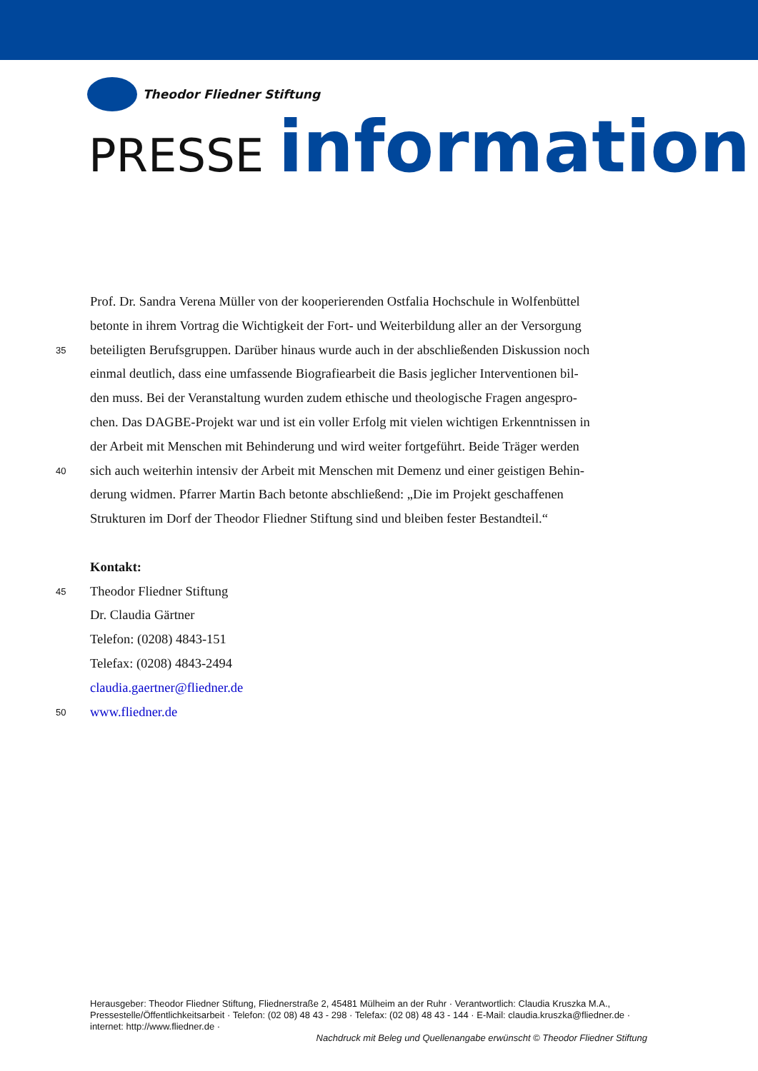Theodor Fliedner Stiftung
PRESSE information
Prof. Dr. Sandra Verena Müller von der kooperierenden Ostfalia Hochschule in Wolfenbüttel
betonte in ihrem Vortrag die Wichtigkeit der Fort- und Weiterbildung aller an der Versorgung
35
beteiligten Berufsgruppen. Darüber hinaus wurde auch in der abschließenden Diskussion noch
einmal deutlich, dass eine umfassende Biografiearbeit die Basis jeglicher Interventionen bil-
den muss. Bei der Veranstaltung wurden zudem ethische und theologische Fragen angespro-
chen. Das DAGBE-Projekt war und ist ein voller Erfolg mit vielen wichtigen Erkenntnissen in
der Arbeit mit Menschen mit Behinderung und wird weiter fortgeführt. Beide Träger werden
40
sich auch weiterhin intensiv der Arbeit mit Menschen mit Demenz und einer geistigen Behin-
derung widmen. Pfarrer Martin Bach betonte abschließend: „Die im Projekt geschaffenen
Strukturen im Dorf der Theodor Fliedner Stiftung sind und bleiben fester Bestandteil.“
Kontakt:
45
Theodor Fliedner Stiftung
Dr. Claudia Gärtner
Telefon: (0208) 4843-151
Telefax: (0208) 4843-2494
claudia.gaertner@fliedner.de
50
www.fliedner.de
Herausgeber: Theodor Fliedner Stiftung, Fliednerstraße 2, 45481 Mülheim an der Ruhr · Verantwortlich: Claudia Kruszka M.A., Pressestelle/Öffentlichkeitsarbeit · Telefon: (02 08) 48 43 - 298 · Telefax: (02 08) 48 43 - 144 · E-Mail: claudia.kruszka@fliedner.de · internet: http://www.fliedner.de ·
Nachdruck mit Beleg und Quellenangabe erwünscht © Theodor Fliedner Stiftung